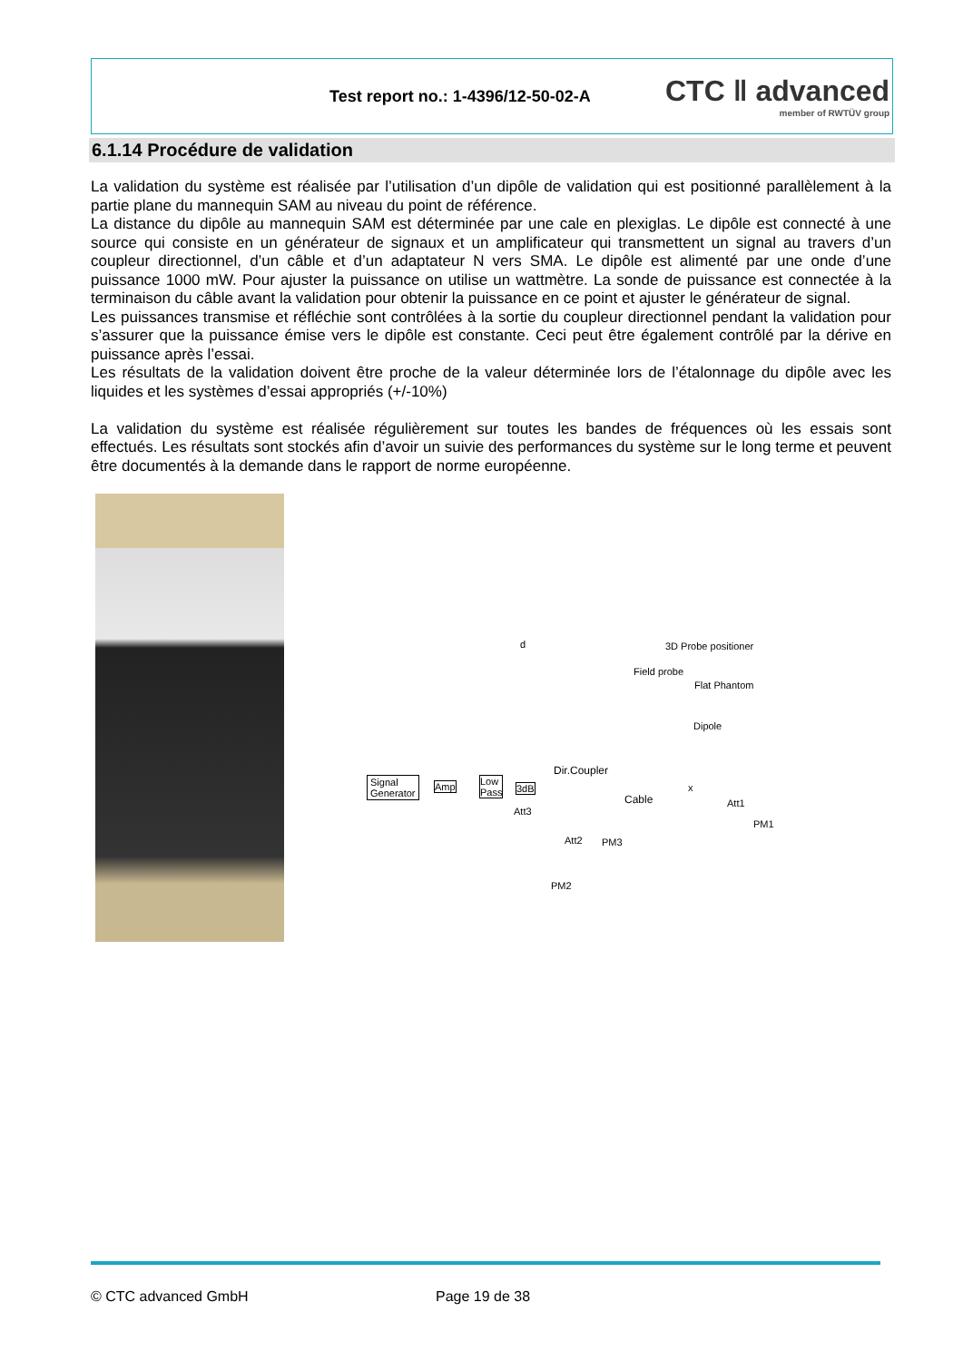Test report no.: 1-4396/12-50-02-A
CTC ǁ advanced
member of RWTÜV group
6.1.14 Procédure de validation
La validation du système est réalisée par l’utilisation d’un dipôle de validation qui est positionné parallèlement à la partie plane du mannequin SAM au niveau du point de référence.
La distance du dipôle au mannequin SAM est déterminée par une cale en plexiglas. Le dipôle est connecté à une source qui consiste en un générateur de signaux et un amplificateur qui transmettent un signal au travers d’un coupleur directionnel, d’un câble et d’un adaptateur N vers SMA. Le dipôle est alimenté par une onde d’une puissance 1000 mW. Pour ajuster la puissance on utilise un wattmètre. La sonde de puissance est connectée à la terminaison du câble avant la validation pour obtenir la puissance en ce point et ajuster le générateur de signal.
Les puissances transmise et réfléchie sont contrôlées à la sortie du coupleur directionnel pendant la validation pour s’assurer que la puissance émise vers le dipôle est constante. Ceci peut être également contrôlé par la dérive en puissance après l’essai.
Les résultats de la validation doivent être proche de la valeur déterminée lors de l’étalonnage du dipôle avec les liquides et les systèmes d’essai appropriés (+/-10%)
La validation du système est réalisée régulièrement sur toutes les bandes de fréquences où les essais sont effectués. Les résultats sont stockés afin d’avoir un suivie des performances du système sur le long terme et peuvent être documentés à la demande dans le rapport de norme européenne.
3D Probe positioner
Field probe
Flat Phantom
d
Dipole
Signal
Generator
Amp Low
Pass 3dB
Dir.Coupler
Cable
x
Att1
Att3
Att2 PM3
PM1
PM2
© CTC advanced GmbH Page 19 de 38